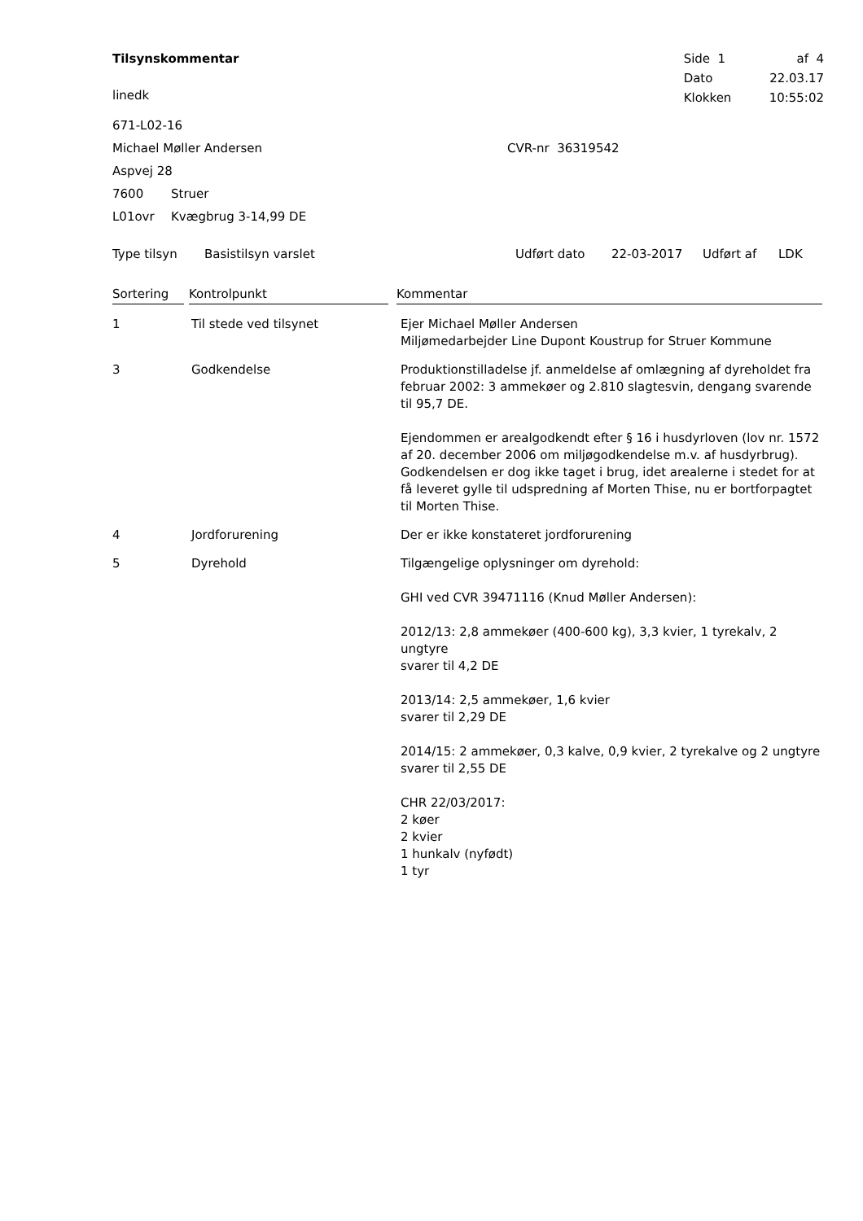Tilsynskommentar
linedk
| Side 1 | af 4 |
| Dato | 22.03.17 |
| Klokken | 10:55:02 |
671-L02-16
Michael Møller Andersen CVR-nr 36319542
Aspvej 28
7600 Struer
L01ovr Kvægbrug 3-14,99 DE
Type tilsyn Basistilsyn varslet Udført dato 22-03-2017 Udført af LDK
| Sortering | Kontrolpunkt | Kommentar |
| --- | --- | --- |
| 1 | Til stede ved tilsynet | Ejer Michael Møller Andersen Miljømedarbejder Line Dupont Koustrup for Struer Kommune |
| 3 | Godkendelse | Produktionstilladelse jf. anmeldelse af omlægning af dyreholdet fra februar 2002: 3 ammekøer og 2.810 slagtesvin, dengang svarende til 95,7 DE. Ejendommen er arealgodkendt efter § 16 i husdyrloven (lov nr. 1572 af 20. december 2006 om miljøgodkendelse m.v. af husdyrbrug). Godkendelsen er dog ikke taget i brug, idet arealerne i stedet for at få leveret gylle til udspredning af Morten Thise, nu er bortforpagtet til Morten Thise. |
| 4 | Jordforurening | Der er ikke konstateret jordforurening |
| 5 | Dyrehold | Tilgængelige oplysninger om dyrehold: GHI ved CVR 39471116 (Knud Møller Andersen): 2012/13: 2,8 ammekøer (400-600 kg), 3,3 kvier, 1 tyrekalv, 2 ungtyre svarer til 4,2 DE 2013/14: 2,5 ammekøer, 1,6 kvier svarer til 2,29 DE 2014/15: 2 ammekøer, 0,3 kalve, 0,9 kvier, 2 tyrekalve og 2 ungtyre svarer til 2,55 DE CHR 22/03/2017: 2 køer 2 kvier 1 hunkalv (nyfødt) 1 tyr |